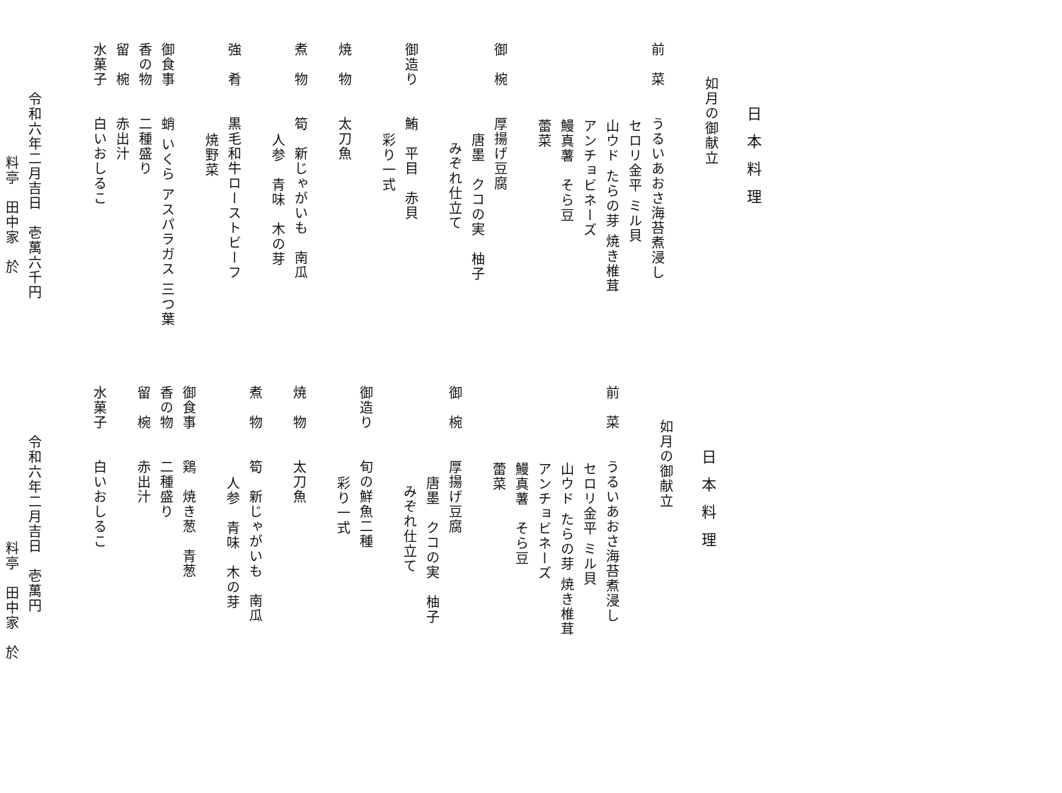日本料理
如月の御献立
前　菜　　うるいあおさ海苔煮浸し
セロリ金平 ミル貝
山ウド たらの芽 焼き椎茸
アンチョビネーズ
鰻真薯　そら豆
蕾菜
御　椀　　厚揚げ豆腐
唐墨　クコの実　柚子
みぞれ仕立て
御造り　　鮪　平目　赤貝
彩り一式
焼　物　　太刀魚
煮　物　　筍　新じゃがいも　南瓜
人参　青味　木の芽
強　肴　　黒毛和牛ローストビーフ
焼野菜
御食事　　蛸 いくら アスパラガス 三つ葉
香の物　　二種盛り
留　椀　　赤出汁
水菓子　　白いおしるこ
令和六年二月吉日　壱萬六千円
料亭　田中家　於
日本料理
如月の御献立
前　菜　　うるいあおさ海苔煮浸し
セロリ金平 ミル貝
山ウド たらの芽 焼き椎茸
アンチョビネーズ
鰻真薯　そら豆
蕾菜
御　椀　　厚揚げ豆腐
唐墨　クコの実　柚子
みぞれ仕立て
御造り　　旬の鮮魚二種
彩り一式
焼　物　　太刀魚
煮　物　　筍　新じゃがいも　南瓜
人参　青味　木の芽
御食事　　鶏　焼き葱　青葱
香の物　　二種盛り
留　椀　　赤出汁
水菓子　　白いおしるこ
令和六年二月吉日　壱萬円
料亭　田中家　於